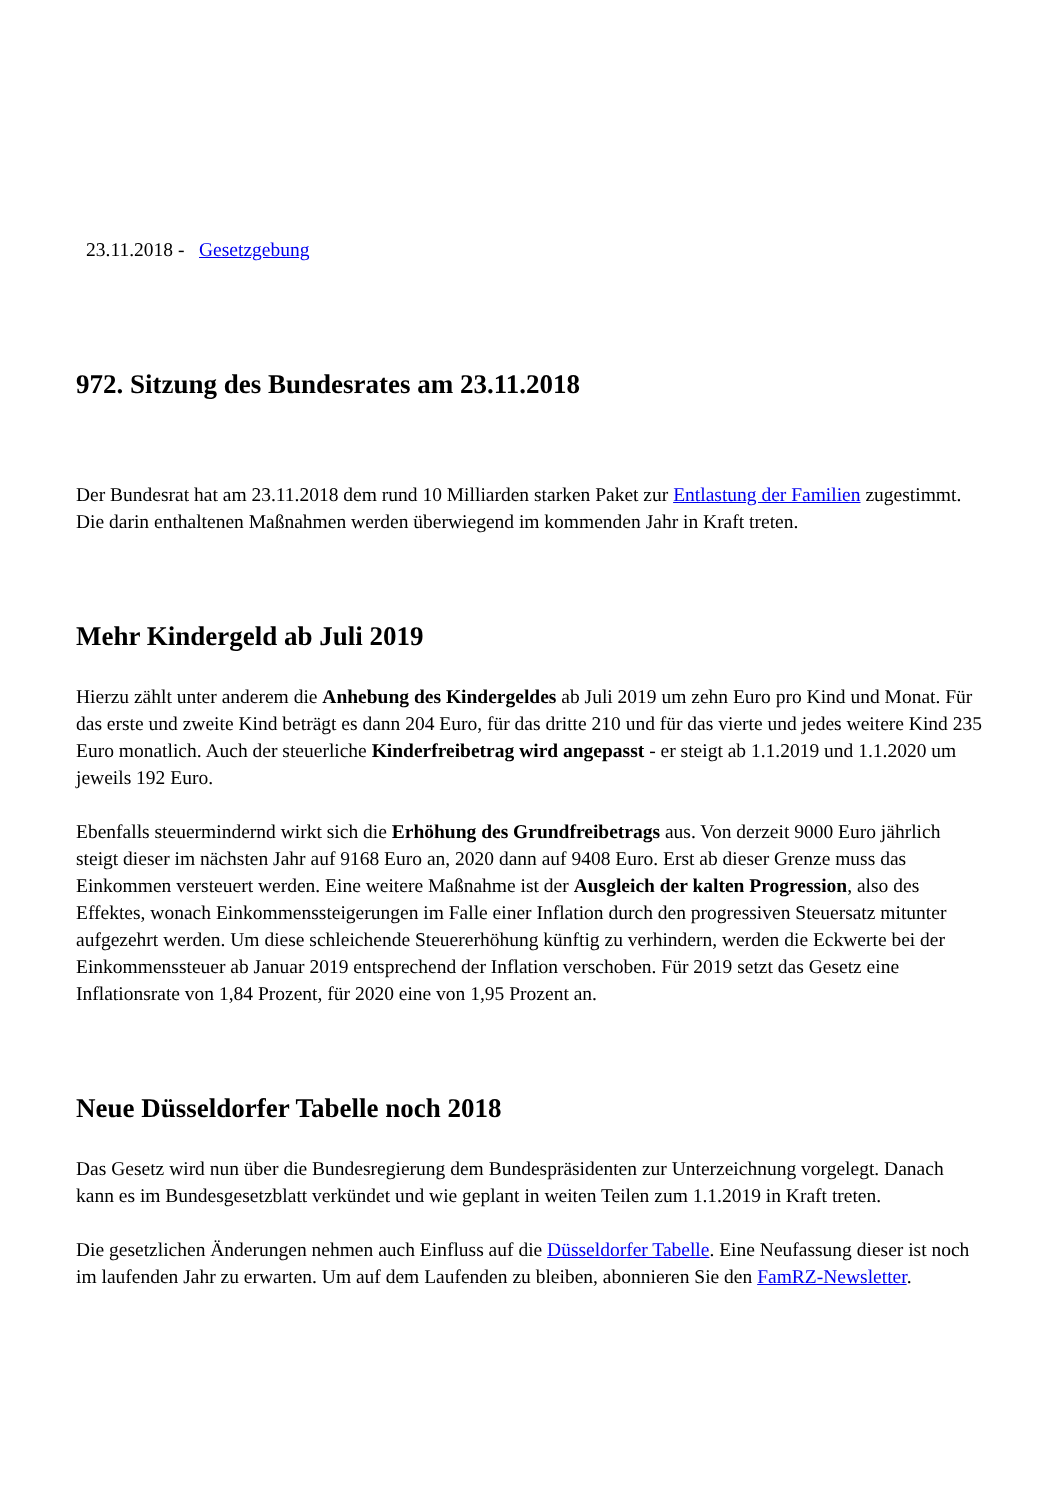23.11.2018 - Gesetzgebung
972. Sitzung des Bundesrates am 23.11.2018
Der Bundesrat hat am 23.11.2018 dem rund 10 Milliarden starken Paket zur Entlastung der Familien zugestimmt. Die darin enthaltenen Maßnahmen werden überwiegend im kommenden Jahr in Kraft treten.
Mehr Kindergeld ab Juli 2019
Hierzu zählt unter anderem die Anhebung des Kindergeldes ab Juli 2019 um zehn Euro pro Kind und Monat. Für das erste und zweite Kind beträgt es dann 204 Euro, für das dritte 210 und für das vierte und jedes weitere Kind 235 Euro monatlich. Auch der steuerliche Kinderfreibetrag wird angepasst - er steigt ab 1.1.2019 und 1.1.2020 um jeweils 192 Euro.
Ebenfalls steuermindernd wirkt sich die Erhöhung des Grundfreibetrags aus. Von derzeit 9000 Euro jährlich steigt dieser im nächsten Jahr auf 9168 Euro an, 2020 dann auf 9408 Euro. Erst ab dieser Grenze muss das Einkommen versteuert werden. Eine weitere Maßnahme ist der Ausgleich der kalten Progression, also des Effektes, wonach Einkommenssteigerungen im Falle einer Inflation durch den progressiven Steuersatz mitunter aufgezehrt werden. Um diese schleichende Steuererhöhung künftig zu verhindern, werden die Eckwerte bei der Einkommenssteuer ab Januar 2019 entsprechend der Inflation verschoben. Für 2019 setzt das Gesetz eine Inflationsrate von 1,84 Prozent, für 2020 eine von 1,95 Prozent an.
Neue Düsseldorfer Tabelle noch 2018
Das Gesetz wird nun über die Bundesregierung dem Bundespräsidenten zur Unterzeichnung vorgelegt. Danach kann es im Bundesgesetzblatt verkündet und wie geplant in weiten Teilen zum 1.1.2019 in Kraft treten.
Die gesetzlichen Änderungen nehmen auch Einfluss auf die Düsseldorfer Tabelle. Eine Neufassung dieser ist noch im laufenden Jahr zu erwarten. Um auf dem Laufenden zu bleiben, abonnieren Sie den FamRZ-Newsletter.